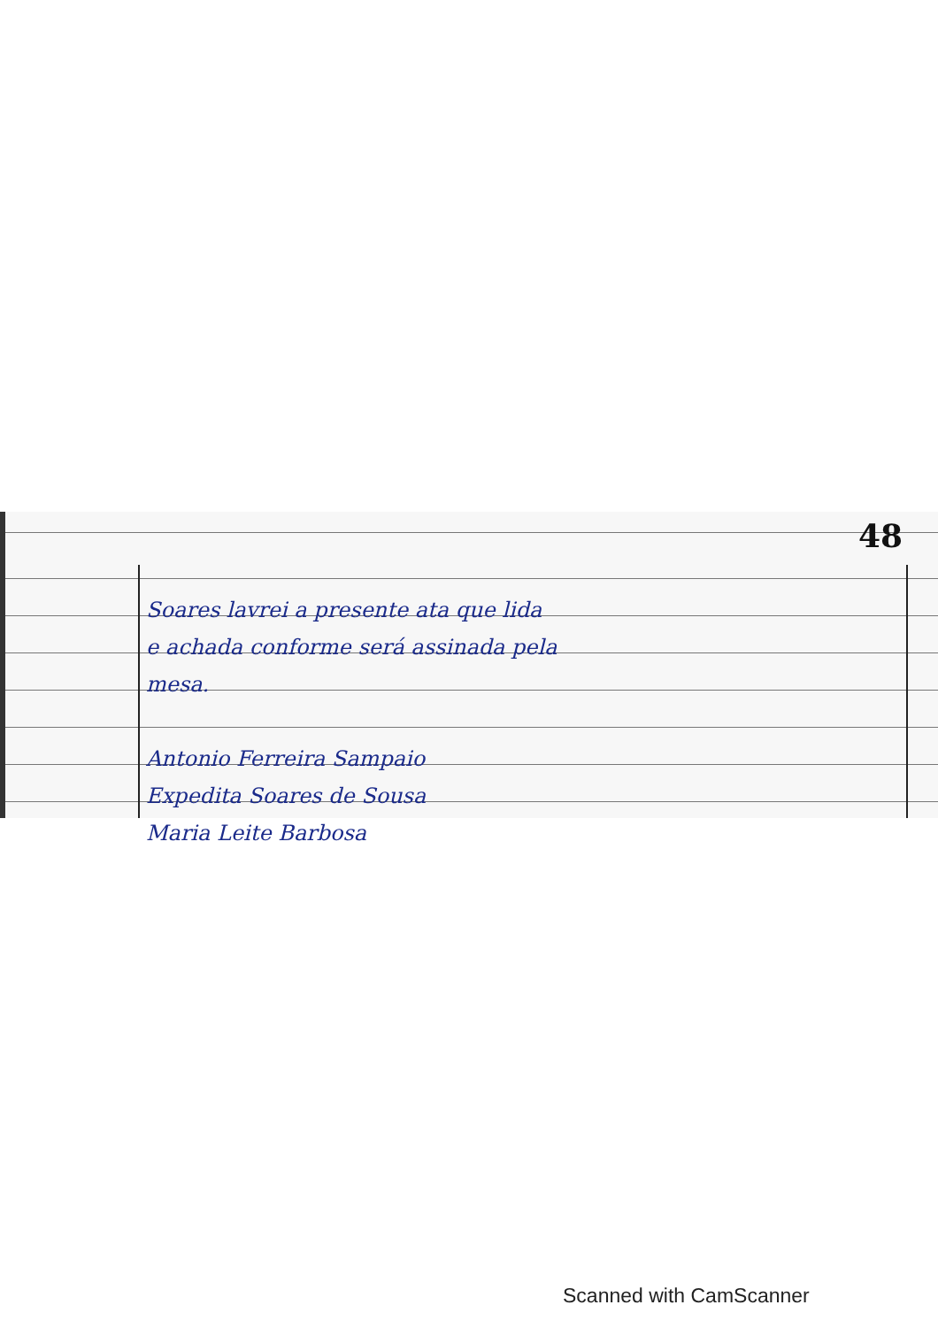48
Soares lavrei a presente ata que lida
e achada conforme será assinada pela
mesa.
Antonio Ferreira Sampaio
Expedita Soares de Sousa
Maria Leite Barbosa
Scanned with CamScanner